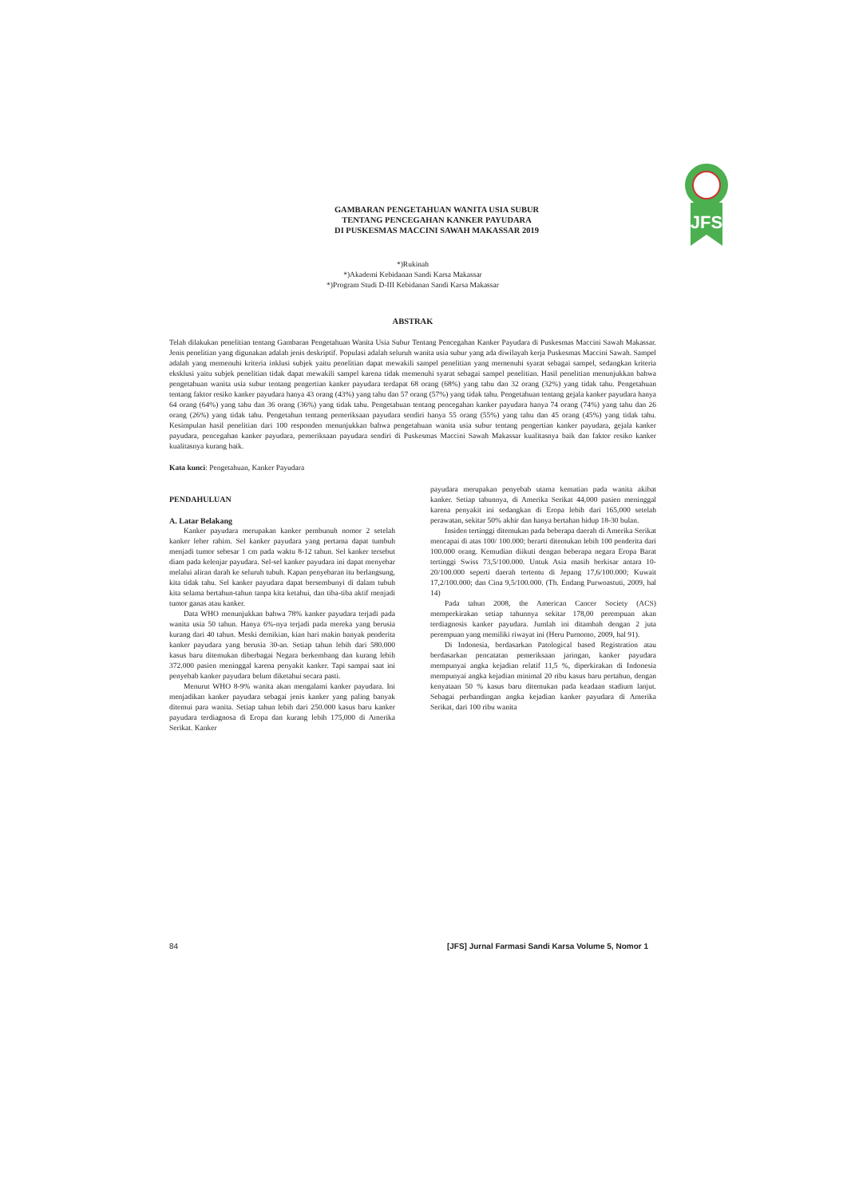JFS
GAMBARAN PENGETAHUAN WANITA USIA SUBUR
TENTANG PENCEGAHAN KANKER PAYUDARA
DI PUSKESMAS MACCINI SAWAH MAKASSAR 2019
*)Rukinah
*)Akademi Kebidanan Sandi Karsa Makassar
*)Program Studi D-III Kebidanan Sandi Karsa Makassar
ABSTRAK
Telah dilakukan penelitian tentang Gambaran Pengetahuan Wanita Usia Subur Tentang Pencegahan Kanker Payudara di Puskesmas Maccini Sawah Makassar. Jenis penelitian yang digunakan adalah jenis deskriptif. Populasi adalah seluruh wanita usia subur yang ada diwilayah kerja Puskesmas Maccini Sawah. Sampel adalah yang memenuhi kriteria inklusi subjek yaitu penelitian dapat mewakili sampel penelitian yang memenuhi syarat sebagai sampel, sedangkan kriteria eksklusi yaitu subjek penelitian tidak dapat mewakili sampel karena tidak memenuhi syarat sebagai sampel penelitian. Hasil penelitian menunjukkan bahwa pengetahuan wanita usia subur tentang pengertian kanker payudara terdapat 68 orang (68%) yang tahu dan 32 orang (32%) yang tidak tahu. Pengetahuan tentang faktor resiko kanker payudara hanya 43 orang (43%) yang tahu dan 57 orang (57%) yang tidak tahu. Pengetahuan tentang gejala kanker payudara hanya 64 orang (64%) yang tahu dan 36 orang (36%) yang tidak tahu. Pengetahuan tentang pencegahan kanker payudara hanya 74 orang (74%) yang tahu dan 26 orang (26%) yang tidak tahu. Pengetahun tentang pemeriksaan payudara sendiri hanya 55 orang (55%) yang tahu dan 45 orang (45%) yang tidak tahu. Kesimpulan hasil penelitian dari 100 responden menunjukkan bahwa pengetahuan wanita usia subur tentang pengertian kanker payudara, gejala kanker payudara, pencegahan kanker payudara, pemeriksaan payudara sendiri di Puskesmas Maccini Sawah Makassar kualitasnya baik dan faktor resiko kanker kualitasnya kurang baik.
Kata kunci: Pengetahuan, Kanker Payudara
PENDAHULUAN
A. Latar Belakang
Kanker payudara merupakan kanker pembunuh nomor 2 setelah kanker leher rahim. Sel kanker payudara yang pertama dapat tumbuh menjadi tumor sebesar 1 cm pada waktu 8-12 tahun. Sel kanker tersebut diam pada kelenjar payudara. Sel-sel kanker payudara ini dapat menyebar melalui aliran darah ke seluruh tubuh. Kapan penyebaran itu berlangsung, kita tidak tahu. Sel kanker payudara dapat bersembunyi di dalam tubuh kita selama bertahun-tahun tanpa kita ketahui, dan tiba-tiba aktif menjadi tumor ganas atau kanker.
Data WHO menunjukkan bahwa 78% kanker payudara terjadi pada wanita usia 50 tahun. Hanya 6%-nya terjadi pada mereka yang berusia kurang dari 40 tahun. Meski demikian, kian hari makin banyak penderita kanker payudara yang berusia 30-an. Setiap tahun lebih dari 580.000 kasus baru ditemukan diberbagai Negara berkembang dan kurang lebih 372.000 pasien meninggal karena penyakit kanker. Tapi sampai saat ini penyebab kanker payudara belum diketahui secara pasti.
Menurut WHO 8-9% wanita akan mengalami kanker payudara. Ini menjadikan kanker payudara sebagai jenis kanker yang paling banyak ditemui para wanita. Setiap tahun lebih dari 250.000 kasus baru kanker payudara terdiagnosa di Eropa dan kurang lebih 175,000 di Amerika Serikat. Kanker
payudara merupakan penyebab utama kematian pada wanita akibat kanker. Setiap tahunnya, di Amerika Serikat 44,000 pasien meninggal karena penyakit ini sedangkan di Eropa lebih dari 165,000 setelah perawatan, sekitar 50% akhir dan hanya bertahan hidup 18-30 bulan.
Insiden tertinggi ditemukan pada beberapa daerah di Amerika Serikat mencapai di atas 100/ 100.000; berarti ditemukan lebih 100 penderita dari 100.000 orang. Kemudian diikuti dengan beberapa negara Eropa Barat tertinggi Swiss 73,5/100.000. Untuk Asia masih berkisar antara 10-20/100.000 seperti daerah tertentu di Jepang 17,6/100.000; Kuwait 17,2/100.000; dan Cina 9,5/100.000. (Th. Endang Purwoastuti, 2009, hal 14)
Pada tahun 2008, the American Cancer Society (ACS) memperkirakan setiap tahunnya sekitar 178,00 perempuan akan terdiagnosis kanker payudara. Jumlah ini ditambah dengan 2 juta perempuan yang memiliki riwayat ini (Heru Purnomo, 2009, hal 91).
Di Indonesia, berdasarkan Patological based Registration atau berdasarkan pencatatan pemeriksaan jaringan, kanker payudara mempunyai angka kejadian relatif 11,5 %, diperkirakan di Indonesia mempunyai angka kejadian minimal 20 ribu kasus baru pertahun, dengan kenyataan 50 % kasus baru ditemukan pada keadaan stadium lanjut. Sebagai perbandingan angka kejadian kanker payudara di Amerika Serikat, dari 100 ribu wanita
84 [JFS] Jurnal Farmasi Sandi Karsa Volume 5, Nomor 1